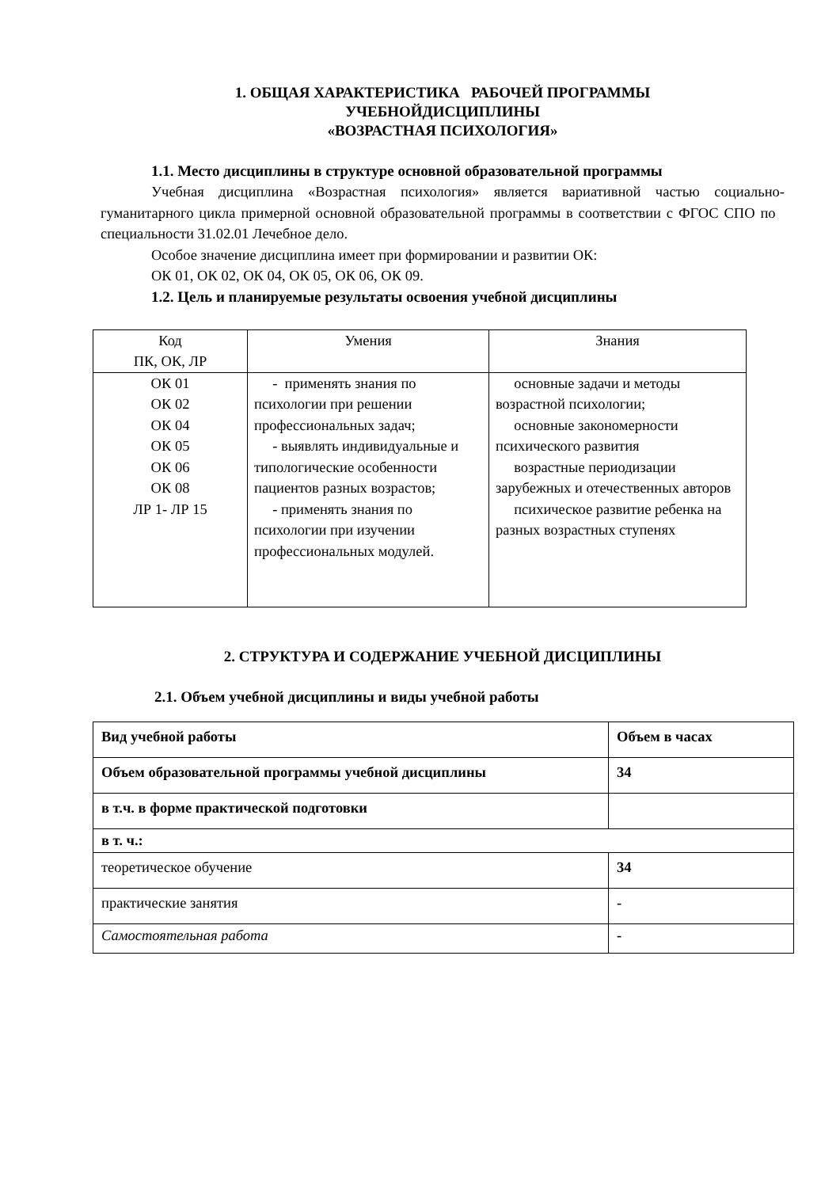1. ОБЩАЯ ХАРАКТЕРИСТИКА РАБОЧЕЙ ПРОГРАММЫ
УЧЕБНОЙДИСЦИПЛИНЫ
«ВОЗРАСТНАЯ ПСИХОЛОГИЯ»
1.1. Место дисциплины в структуре основной образовательной программы
Учебная дисциплина «Возрастная психология» является вариативной частью социально-гуманитарного цикла примерной основной образовательной программы в соответствии с ФГОС СПО по специальности 31.02.01 Лечебное дело.
Особое значение дисциплина имеет при формировании и развитии ОК:
ОК 01, ОК 02, ОК 04, ОК 05, ОК 06, ОК 09.
1.2. Цель и планируемые результаты освоения учебной дисциплины
| Код ПК, ОК, ЛР | Умения | Знания |
| --- | --- | --- |
| ОК 01 ОК 02 ОК 04 ОК 05 ОК 06 ОК 08 ЛР 1- ЛР 15 | - применять знания по психологии при решении профессиональных задач; - выявлять индивидуальные и типологические особенности пациентов разных возрастов; - применять знания по психологии при изучении профессиональных модулей. | основные задачи и методы возрастной психологии; основные закономерности психического развития возрастные периодизации зарубежных и отечественных авторов психическое развитие ребенка на разных возрастных ступенях |
2. СТРУКТУРА И СОДЕРЖАНИЕ УЧЕБНОЙ ДИСЦИПЛИНЫ
2.1. Объем учебной дисциплины и виды учебной работы
| Вид учебной работы | Объем в часах |
| --- | --- |
| Объем образовательной программы учебной дисциплины | 34 |
| в т.ч. в форме практической подготовки | |
| в т. ч.: | |
| теоретическое обучение | 34 |
| практические занятия | - |
| Самостоятельная работа | - |